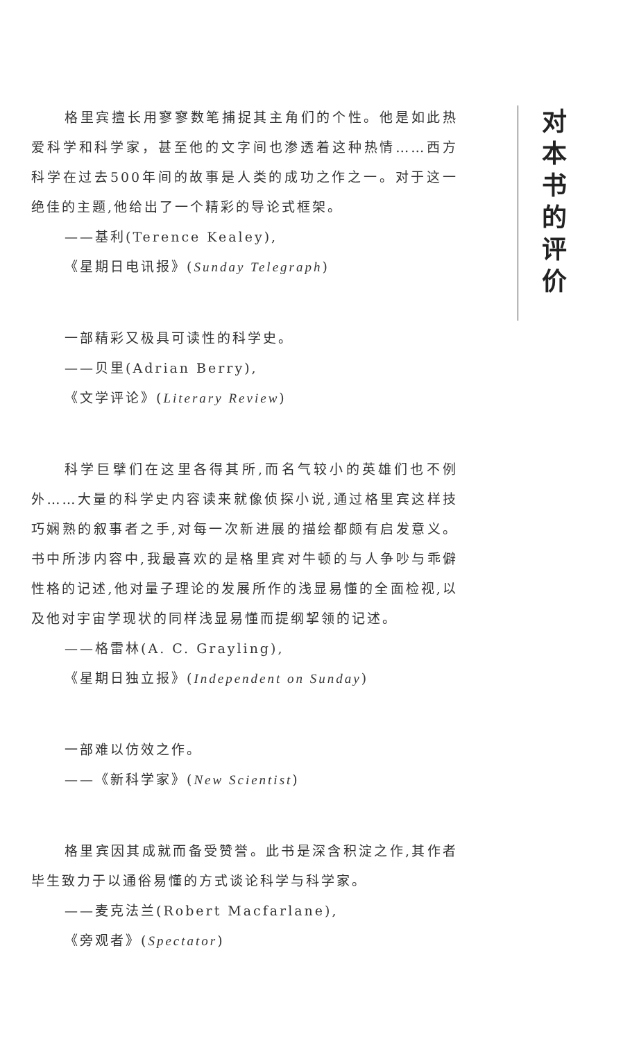格里宾擅长用寥寥数笔捕捉其主角们的个性。他是如此热爱科学和科学家，甚至他的文字间也渗透着这种热情……西方科学在过去500年间的故事是人类的成功之作之一。对于这一绝佳的主题,他给出了一个精彩的导论式框架。
——基利(Terence Kealey),
《星期日电讯报》(Sunday Telegraph)
一部精彩又极具可读性的科学史。
——贝里(Adrian Berry),
《文学评论》(Literary Review)
科学巨擘们在这里各得其所,而名气较小的英雄们也不例外……大量的科学史内容读来就像侦探小说,通过格里宾这样技巧娴熟的叙事者之手,对每一次新进展的描绘都颇有启发意义。书中所涉内容中,我最喜欢的是格里宾对牛顿的与人争吵与乖僻性格的记述,他对量子理论的发展所作的浅显易懂的全面检视,以及他对宇宙学现状的同样浅显易懂而提纲挈领的记述。
——格雷林(A. C. Grayling),
《星期日独立报》(Independent on Sunday)
一部难以仿效之作。
——《新科学家》(New Scientist)
格里宾因其成就而备受赞誉。此书是深含积淀之作,其作者毕生致力于以通俗易懂的方式谈论科学与科学家。
——麦克法兰(Robert Macfarlane),
《旁观者》(Spectator)
对本书的评价